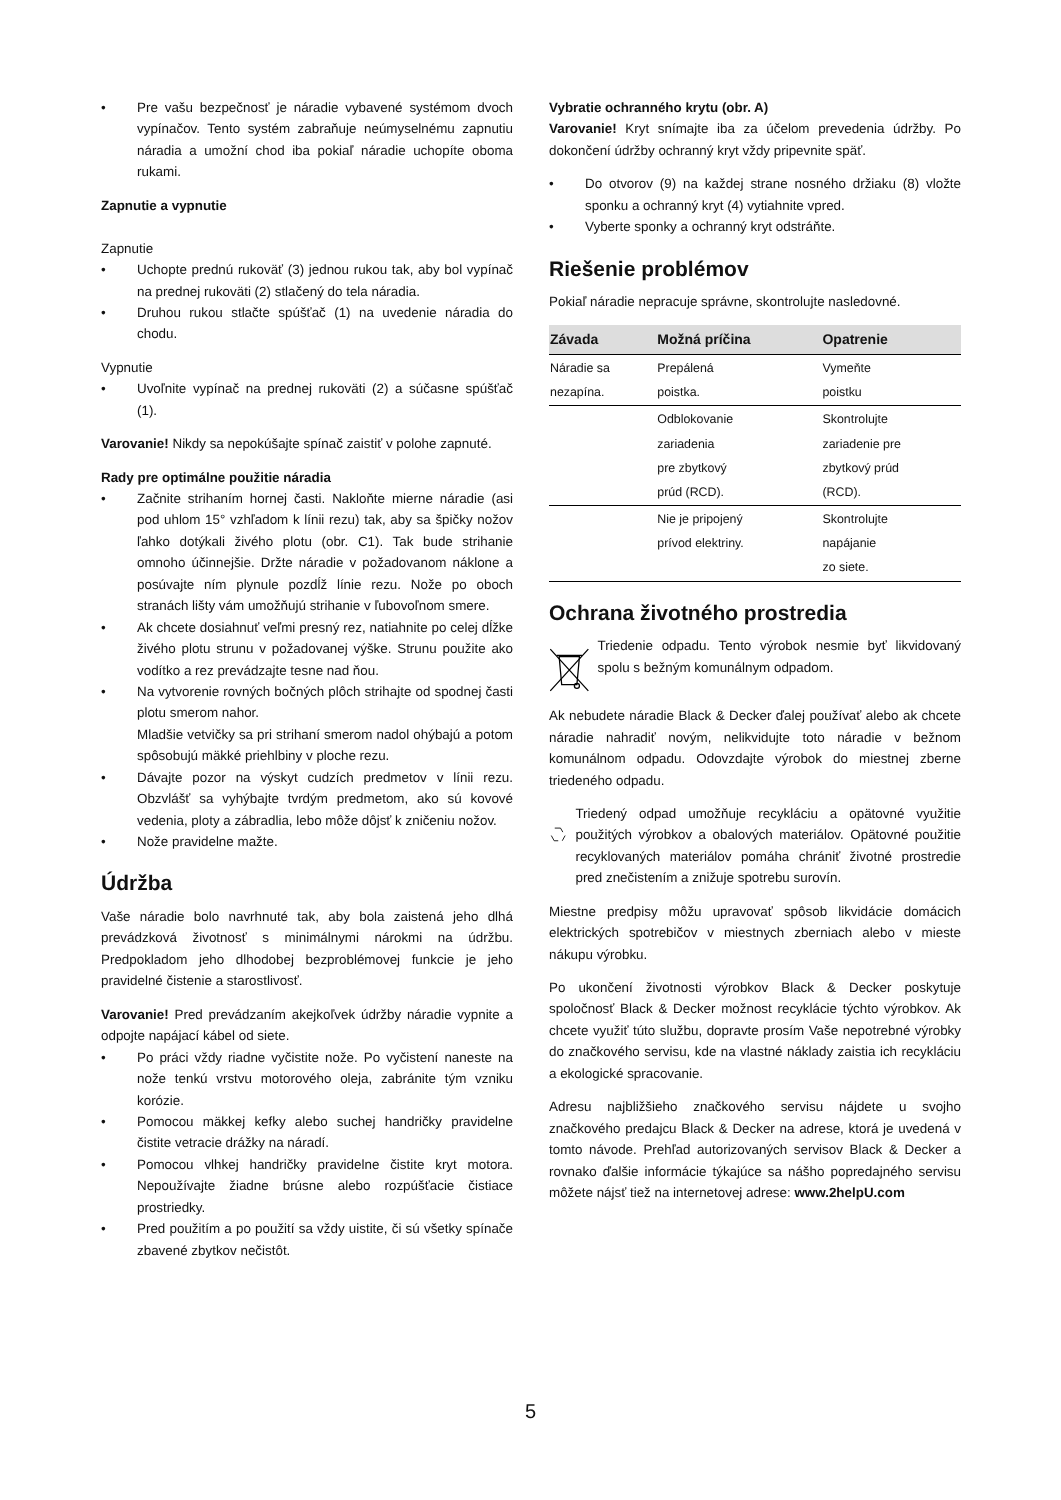• Pre vašu bezpečnosť je náradie vybavené systémom dvoch vypínačov. Tento systém zabraňuje neúmyselnému zapnutiu náradia a umožní chod iba pokiaľ náradie uchopíte oboma rukami.
Zapnutie a vypnutie
Zapnutie
• Uchopte prednú rukoväť (3) jednou rukou tak, aby bol vypínač na prednej rukoväti (2) stlačený do tela náradia.
• Druhou rukou stlačte spúšťač (1) na uvedenie náradia do chodu.
Vypnutie
• Uvoľnite vypínač na prednej rukoväti (2) a súčasne spúšťač (1).
Varovanie! Nikdy sa nepokúšajte spínač zaistiť v polohe zapnuté.
Rady pre optimálne použitie náradia
• Začnite strihaním hornej časti. Nakloňte mierne náradie (asi pod uhlom 15° vzhľadom k línii rezu) tak, aby sa špičky nožov ľahko dotýkali živého plotu (obr. C1). Tak bude strihanie omnoho účinnejšie. Držte náradie v požadovanom náklone a posúvajte ním plynule pozdĺž línie rezu. Nože po oboch stranách lišty vám umožňujú strihanie v ľubovoľnom smere.
• Ak chcete dosiahnuť veľmi presný rez, natiahnite po celej dĺžke živého plotu strunu v požadovanej výške. Strunu použite ako vodítko a rez prevádzajte tesne nad ňou.
• Na vytvorenie rovných bočných plôch strihajte od spodnej časti plotu smerom nahor.
Mladšie vetvičky sa pri strihaní smerom nadol ohýbajú a potom spôsobujú mäkké priehlbiny v ploche rezu.
• Dávajte pozor na výskyt cudzích predmetov v línii rezu. Obzvlášť sa vyhýbajte tvrdým predmetom, ako sú kovové vedenia, ploty a zábradlia, lebo môže dôjsť k zničeniu nožov.
• Nože pravidelne mažte.
Údržba
Vaše náradie bolo navrhnuté tak, aby bola zaistená jeho dlhá prevádzková životnosť s minimálnymi nárokmi na údržbu. Predpokladom jeho dlhodobej bezproblémovej funkcie je jeho pravidelné čistenie a starostlivosť.
Varovanie! Pred prevádzaním akejkoľvek údržby náradie vypnite a odpojte napájací kábel od siete.
• Po práci vždy riadne vyčistite nože. Po vyčistení naneste na nože tenkú vrstvu motorového oleja, zabránite tým vzniku korózie.
• Pomocou mäkkej kefky alebo suchej handričky pravidelne čistite vetracie drážky na náradí.
• Pomocou vlhkej handričky pravidelne čistite kryt motora. Nepoužívajte žiadne brúsne alebo rozpúšťacie čistiace prostriedky.
• Pred použitím a po použití sa vždy uistite, či sú všetky spínače zbavené zbytkov nečistôt.
Vybratie ochranného krytu (obr. A)
Varovanie! Kryt snímajte iba za účelom prevedenia údržby. Po dokončení údržby ochranný kryt vždy pripevnite späť.
• Do otvorov (9) na každej strane nosného držiaku (8) vložte sponku a ochranný kryt (4) vytiahnite vpred.
• Vyberte sponky a ochranný kryt odstráňte.
Riešenie problémov
Pokiaľ náradie nepracuje správne, skontrolujte nasledovné.
| Závada | Možná príčina | Opatrenie |
| --- | --- | --- |
| Náradie sa nezapína. | Prepálená poistka. | Vymeňte poistku |
| | Odblokovanie zariadenia pre zbytkový prúd (RCD). | Skontrolujte zariadenie pre zbytkový prúd (RCD). |
| | Nie je pripojený prívod elektriny. | Skontrolujte napájanie zo siete. |
Ochrana životného prostredia
Triedenie odpadu. Tento výrobok nesmie byť likvidovaný spolu s bežným komunálnym odpadom.
Ak nebudete náradie Black & Decker ďalej používať alebo ak chcete náradie nahradiť novým, nelikvidujte toto náradie v bežnom komunálnom odpadu. Odovzdajte výrobok do miestnej zberne triedeného odpadu.
Triedený odpad umožňuje recykláciu a opätovné využitie použitých výrobkov a obalových materiálov. Opätovné použitie recyklovaných materiálov pomáha chrániť životné prostredie pred znečistením a znižuje spotrebu surovín.
Miestne predpisy môžu upravovať spôsob likvidácie domácich elektrických spotrebičov v miestnych zberniach alebo v mieste nákupu výrobku.
Po ukončení životnosti výrobkov Black & Decker poskytuje spoločnosť Black & Decker možnost recyklácie týchto výrobkov. Ak chcete využiť túto službu, dopravte prosím Vaše nepotrebné výrobky do značkového servisu, kde na vlastné náklady zaistia ich recykláciu a ekologické spracovanie.
Adresu najbližšieho značkového servisu nájdete u svojho značkového predajcu Black & Decker na adrese, ktorá je uvedená v tomto návode. Prehľad autorizovaných servisov Black & Decker a rovnako ďalšie informácie týkajúce sa nášho popredajného servisu môžete nájsť tiež na internetovej adrese: www.2helpU.com
5